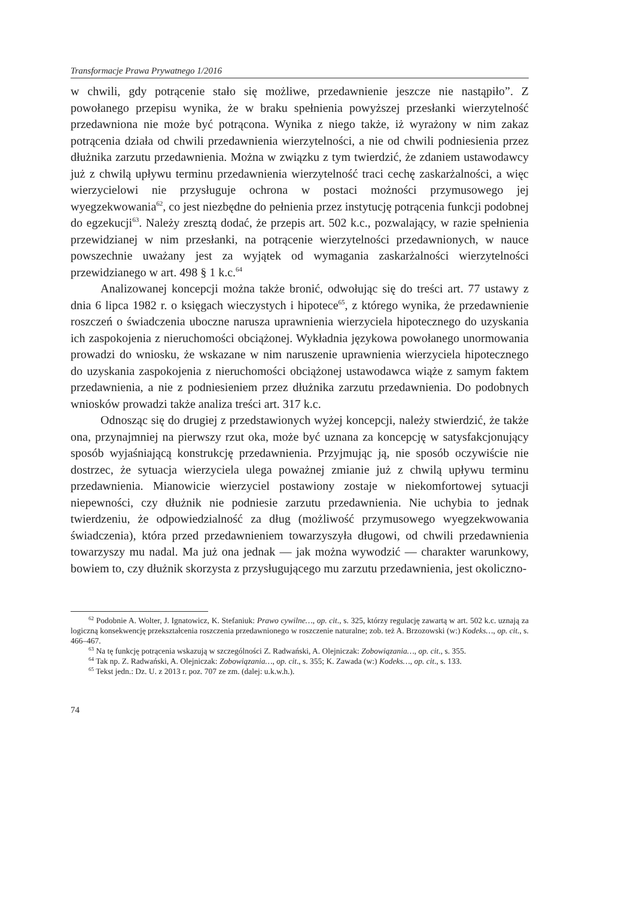Transformacje Prawa Prywatnego 1/2016
w chwili, gdy potrącenie stało się możliwe, przedawnienie jeszcze nie nastąpiło”. Z powołanego przepisu wynika, że w braku spełnienia powyższej przesłanki wierzytelność przedawniona nie może być potrącona. Wynika z niego także, iż wyrażony w nim zakaz potrącenia działa od chwili przedawnienia wierzytelności, a nie od chwili podniesienia przez dłużnika zarzutu przedawnienia. Można w związku z tym twierdzić, że zdaniem ustawodawcy już z chwilą upływu terminu przedawnienia wierzytelność traci cechę zaskarżalności, a więc wierzycielowi nie przysługuje ochrona w postaci możności przymusowego jej wyegzekwowania<sup>62</sup>, co jest niezbędne do pełnienia przez instytucję potrącenia funkcji podobnej do egzekucji<sup>63</sup>. Należy zresztą dodać, że przepis art. 502 k.c., pozwalający, w razie spełnienia przewidzianej w nim przesłanki, na potrącenie wierzytelności przedawnionych, w nauce powszechnie uważany jest za wyjątek od wymagania zaskarżalności wierzytelności przewidzianego w art. 498 § 1 k.c.<sup>64</sup>
Analizowanej koncepcji można także bronić, odwołując się do treści art. 77 ustawy z dnia 6 lipca 1982 r. o księgach wieczystych i hipotece<sup>65</sup>, z którego wynika, że przedawnienie roszczeń o świadczenia uboczne narusza uprawnienia wierzyciela hipotecznego do uzyskania ich zaspokojenia z nieruchomości obciążonej. Wykładnia językowa powołanego unormowania prowadzi do wniosku, że wskazane w nim naruszenie uprawnienia wierzyciela hipotecznego do uzyskania zaspokojenia z nieruchomości obciążonej ustawodawca wiąże z samym faktem przedawnienia, a nie z podniesieniem przez dłużnika zarzutu przedawnienia. Do podobnych wniosków prowadzi także analiza treści art. 317 k.c.
Odnosząc się do drugiej z przedstawionych wyżej koncepcji, należy stwierdzić, że także ona, przynajmniej na pierwszy rzut oka, może być uznana za koncepcję w satysfakcjonujący sposób wyjaśniającą konstrukcję przedawnienia. Przyjmując ją, nie sposób oczywiście nie dostrzec, że sytuacja wierzyciela ulega poważnej zmianie już z chwilą upływu terminu przedawnienia. Mianowicie wierzyciel postawiony zostaje w niekomfortowej sytuacji niepewności, czy dłużnik nie podniesie zarzutu przedawnienia. Nie uchybia to jednak twierdzeniu, że odpowiedzialność za dług (możliwość przymusowego wyegzekwowania świadczenia), która przed przedawnieniem towarzyszyła długowi, od chwili przedawnienia towarzyszy mu nadal. Ma już ona jednak — jak można wywodzić — charakter warunkowy, bowiem to, czy dłużnik skorzysta z przysługującego mu zarzutu przedawnienia, jest okoliczno-
<sup>62</sup> Podobnie A. Wolter, J. Ignatowicz, K. Stefaniuk: Prawo cywilne…, op. cit., s. 325, którzy regulację zawartą w art. 502 k.c. uznają za logiczną konsekwencję przekształcenia roszczenia przedawnionego w roszczenie naturalne; zob. też A. Brzozowski (w:) Kodeks…, op. cit., s. 466–467.
<sup>63</sup> Na tę funkcję potrącenia wskazują w szczególności Z. Radwański, A. Olejniczak: Zobowiązania…, op. cit., s. 355.
<sup>64</sup> Tak np. Z. Radwański, A. Olejniczak: Zobowiązania…, op. cit., s. 355; K. Zawada (w:) Kodeks…, op. cit., s. 133.
<sup>65</sup> Tekst jedn.: Dz. U. z 2013 r. poz. 707 ze zm. (dalej: u.k.w.h.).
74